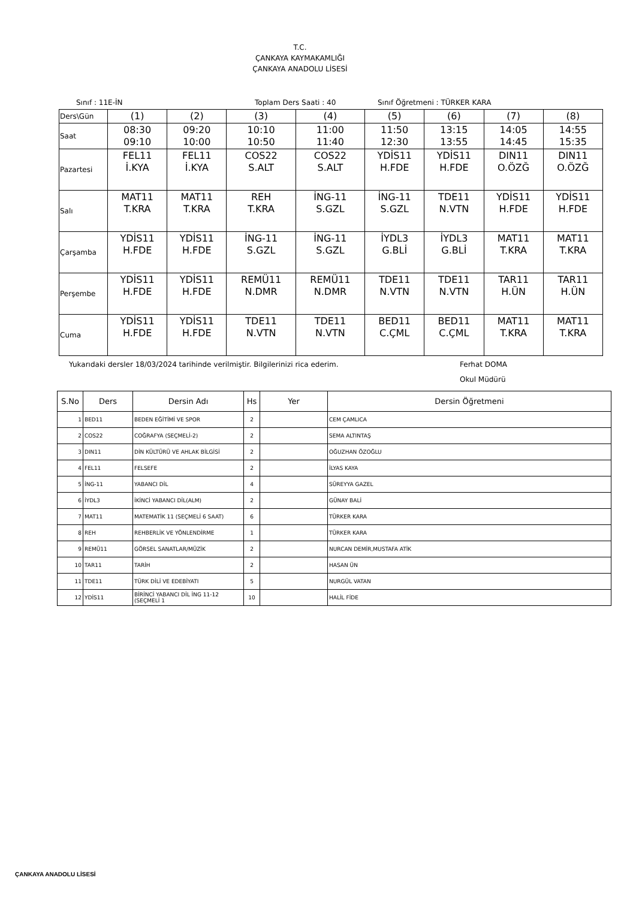T.C.
ÇANKAYA KAYMAKAMLIĞI
ÇANKAYA ANADOLU LİSESİ
Sınıf : 11E-İN Toplam Ders Saati : 40 Sınıf Öğretmeni : TÜRKER KARA
| Ders\Gün | (1) | (2) | (3) | (4) | (5) | (6) | (7) | (8) |
| Saat | 08:30 09:10 | 09:20 10:00 | 10:10 10:50 | 11:00 11:40 | 11:50 12:30 | 13:15 13:55 | 14:05 14:45 | 14:55 15:35 |
| Pazartesi | FEL11 İ.KYA | FEL11 İ.KYA | COS22 S.ALT | COS22 S.ALT | YDİS11 H.FDE | YDİS11 H.FDE | DIN11 O.ÖZĞ | DIN11 O.ÖZĞ |
| Salı | MAT11 T.KRA | MAT11 T.KRA | REH T.KRA | İNG-11 S.GZL | İNG-11 S.GZL | TDE11 N.VTN | YDİS11 H.FDE | YDİS11 H.FDE |
| Çarşamba | YDİS11 H.FDE | YDİS11 H.FDE | İNG-11 S.GZL | İNG-11 S.GZL | İYDL3 G.BLİ | İYDL3 G.BLİ | MAT11 T.KRA | MAT11 T.KRA |
| Perşembe | YDİS11 H.FDE | YDİS11 H.FDE | REMÜ11 N.DMR | REMÜ11 N.DMR | TDE11 N.VTN | TDE11 N.VTN | TAR11 H.ÜN | TAR11 H.ÜN |
| Cuma | YDİS11 H.FDE | YDİS11 H.FDE | TDE11 N.VTN | TDE11 N.VTN | BED11 C.ÇML | BED11 C.ÇML | MAT11 T.KRA | MAT11 T.KRA |
Yukarıdaki dersler 18/03/2024 tarihinde verilmiştir. Bilgilerinizi rica ederim. Ferhat DOMA
Okul Müdürü
| S.No | Ders | Dersin Adı | Hs | Yer | Dersin Öğretmeni |
| --- | --- | --- | --- | --- | --- |
| 1 | BED11 | BEDEN EĞİTİMİ VE SPOR | 2 | | CEM ÇAMLICA |
| 2 | COS22 | COĞRAFYA (SEÇMELİ-2) | 2 | | SEMA ALTINTAŞ |
| 3 | DIN11 | DİN KÜLTÜRÜ VE AHLAK BİLGİSİ | 2 | | OĞUZHAN ÖZOĞLU |
| 4 | FEL11 | FELSEFE | 2 | | İLYAS KAYA |
| 5 | İNG-11 | YABANCI DİL | 4 | | SÜREYYA GAZEL |
| 6 | İYDL3 | İKİNCİ YABANCI DİL(ALM) | 2 | | GÜNAY BALİ |
| 7 | MAT11 | MATEMATİK 11 (SEÇMELİ 6 SAAT) | 6 | | TÜRKER KARA |
| 8 | REH | REHBERLİK VE YÖNLENDİRME | 1 | | TÜRKER KARA |
| 9 | REMÜ11 | GÖRSEL SANATLAR/MÜZİK | 2 | | NURCAN DEMİR,MUSTAFA ATİK |
| 10 | TAR11 | TARİH | 2 | | HASAN ÜN |
| 11 | TDE11 | TÜRK DİLİ VE EDEBİYATI | 5 | | NURGÜL VATAN |
| 12 | YDİS11 | BİRİNCİ YABANCI DİL İNG 11-12 (SEÇMELİ 1 | 10 | | HALİL FİDE |
ÇANKAYA ANADOLU LİSESİ